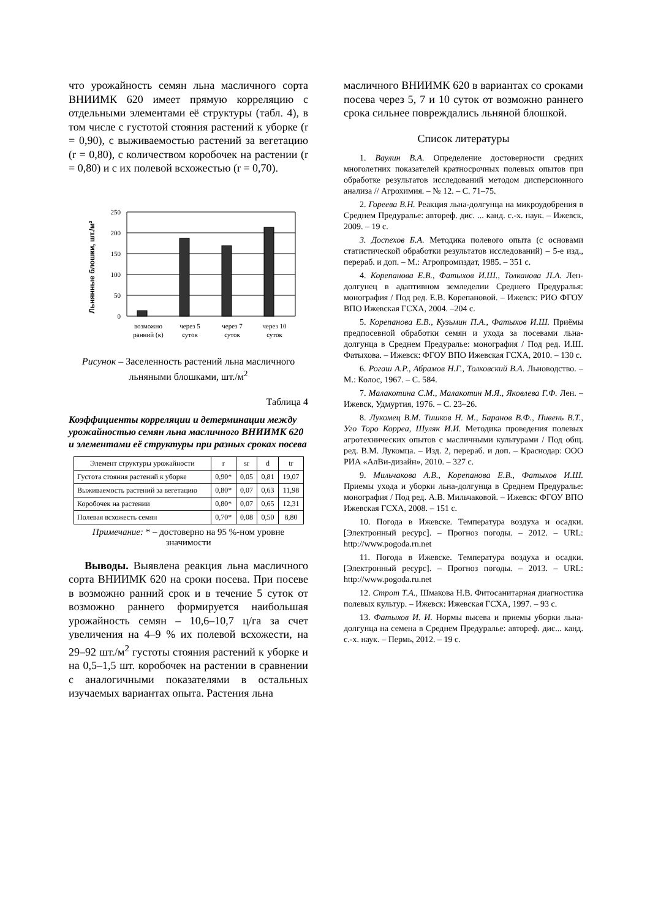что урожайность семян льна масличного сорта ВНИИМК 620 имеет прямую корреляцию с отдельными элементами её структуры (табл. 4), в том числе с густотой стояния растений к уборке (r = 0,90), с выживаемостью растений за вегетацию (r = 0,80), с количеством коробочек на растении (r = 0,80) и с их полевой всхожестью (r = 0,70).
Льнянные блошки, шт./м²
250
200
150
100
50
0
возможно
ранний (к)
через 5
суток
через 7
суток
через 10
суток
Рисунок – Заселенность растений льна масличного льняными блошками, шт./м<sup>2</sup>
Таблица 4
Коэффициенты корреляции и детерминации между урожайностью семян льна масличного ВНИИМК 620 и элементами её структуры при разных сроках посева
| Элемент структуры урожайности | r | sr | d | tr |
| --- | --- | --- | --- | --- |
| Густота стояния растений к уборке | 0,90* | 0,05 | 0,81 | 19,07 |
| Выживаемость растений за вегетацию | 0,80* | 0,07 | 0,63 | 11,98 |
| Коробочек на растении | 0,80* | 0,07 | 0,65 | 12,31 |
| Полевая всхожесть семян | 0,70* | 0,08 | 0,50 | 8,80 |
Примечание: * – достоверно на 95 %-ном уровне значимости
Выводы. Выявлена реакция льна масличного сорта ВНИИМК 620 на сроки посева. При посеве в возможно ранний срок и в течение 5 суток от возможно раннего формируется наибольшая урожайность семян – 10,6–10,7 ц/га за счет увеличения на 4–9 % их полевой всхожести, на 29–92 шт./м<sup>2</sup> густоты стояния растений к уборке и на 0,5–1,5 шт. коробочек на растении в сравнении с аналогичными показателями в остальных изучаемых вариантах опыта. Растения льна
масличного ВНИИМК 620 в вариантах со сроками посева через 5, 7 и 10 суток от возможно раннего срока сильнее повреждались льняной блошкой.
Список литературы
1. Ваулин В.А. Определение достоверности средних многолетних показателей кратносрочных полевых опытов при обработке результатов исследований методом дисперсионного анализа // Агрохимия. – № 12. – С. 71–75.
2. Гореева В.Н. Реакция льна-долгунца на микроудобрения в Среднем Предуралье: автореф. дис. ... канд. с.-х. наук. – Ижевск, 2009. – 19 с.
3. Доспехов Б.А. Методика полевого опыта (с основами статистической обработки результатов исследований) – 5-е изд., перераб. и доп. – М.: Агропромиздат, 1985. – 351 с.
4. Корепанова Е.В., Фатыхов И.Ш., Толканова JI.A. Лен-долгунец в адаптивном земледелии Среднего Предуралья: монография / Под ред. Е.В. Корепановой. – Ижевск: РИО ФГОУ ВПО Ижевская ГСХА, 2004. –204 с.
5. Корепанова Е.В., Кузьмин П.А., Фатыхов И.Ш. Приёмы предпосевной обработки семян и ухода за посевами льна-долгунца в Среднем Предуралье: монография / Под ред. И.Ш. Фатыхова. – Ижевск: ФГОУ ВПО Ижевская ГСХА, 2010. – 130 с.
6. Рогаш А.Р., Абрамов Н.Г., Толковский В.А. Льноводство. – М.: Колос, 1967. – С. 584.
7. Малакотина С.М., Малакотин М.Я., Яковлева Г.Ф. Лен. – Ижевск, Удмуртия, 1976. – С. 23–26.
8. Лукомец В.М. Тишков Н. М., Баранов В.Ф., Пивень В.Т., Уго Торо Корреа, Шуляк И.И. Методика проведения полевых агротехнических опытов с масличными культурами / Под общ. ред. В.М. Лукомца. – Изд. 2, перераб. и доп. – Краснодар: ООО РИА «АлВи-дизайн», 2010. – 327 с.
9. Мильчакова А.В., Корепанова Е.В., Фатыхов И.Ш. Приемы ухода и уборки льна-долгунца в Среднем Предуралье: монография / Под ред. А.В. Мильчаковой. – Ижевск: ФГОУ ВПО Ижевская ГСХА, 2008. – 151 с.
10. Погода в Ижевске. Температура воздуха и осадки. [Электронный ресурс]. – Прогноз погоды. – 2012. – URL: http://www.pogoda.rn.net
11. Погода в Ижевске. Температура воздуха и осадки. [Электронный ресурс]. – Прогноз погоды. – 2013. – URL: http://www.pogoda.ru.net
12. Строт Т.А., Шмакова Н.В. Фитосанитарная диагностика полевых культур. – Ижевск: Ижевская ГСХА, 1997. – 93 с.
13. Фатыхов И. И. Нормы высева и приемы уборки льна-долгунца на семена в Среднем Предуралье: автореф. дис... канд. с.-х. наук. – Пермь, 2012. – 19 с.